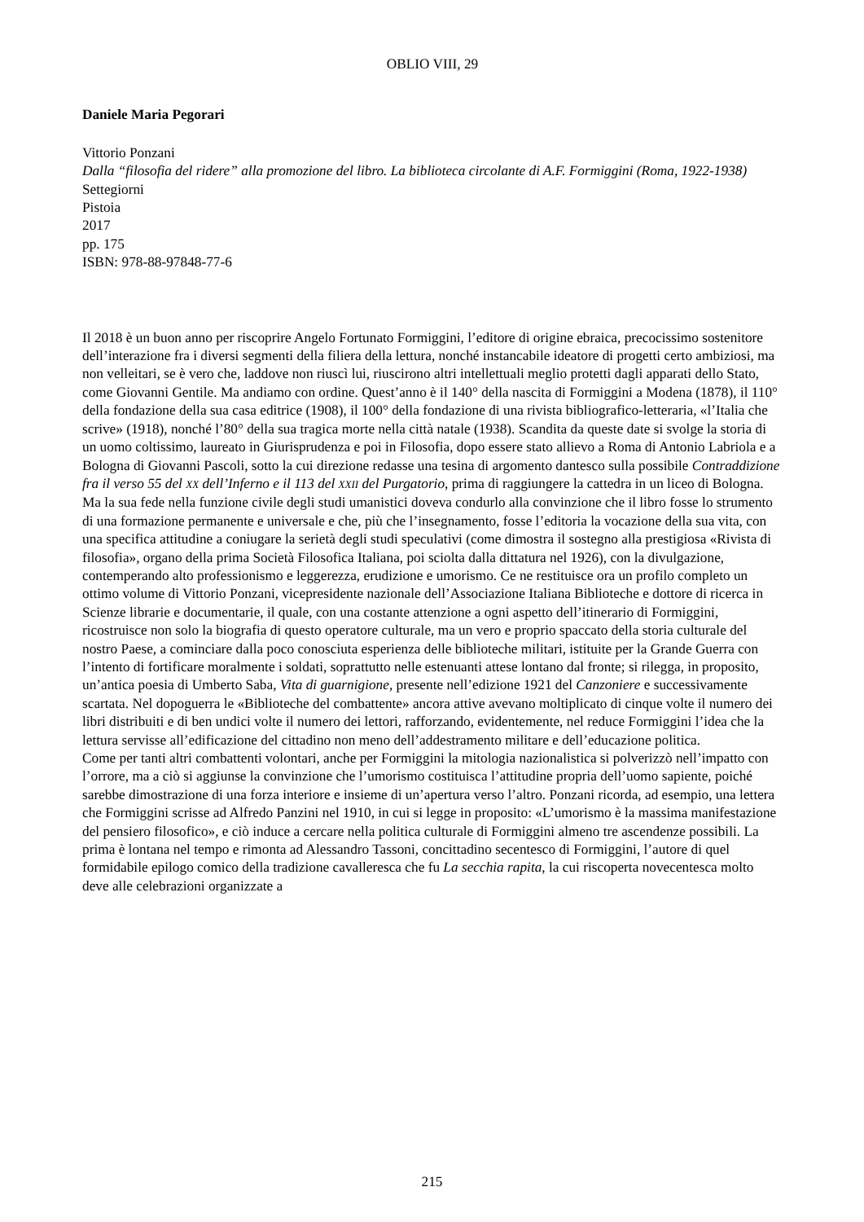OBLIO VIII, 29
Daniele Maria Pegorari
Vittorio Ponzani
Dalla “filosofia del ridere” alla promozione del libro. La biblioteca circolante di A.F. Formiggini (Roma, 1922-1938)
Settegiorni
Pistoia
2017
pp. 175
ISBN: 978-88-97848-77-6
Il 2018 è un buon anno per riscoprire Angelo Fortunato Formiggini, l’editore di origine ebraica, precocissimo sostenitore dell’interazione fra i diversi segmenti della filiera della lettura, nonché instancabile ideatore di progetti certo ambiziosi, ma non velleitari, se è vero che, laddove non riuscì lui, riuscirono altri intellettuali meglio protetti dagli apparati dello Stato, come Giovanni Gentile. Ma andiamo con ordine. Quest’anno è il 140° della nascita di Formiggini a Modena (1878), il 110° della fondazione della sua casa editrice (1908), il 100° della fondazione di una rivista bibliografico-letteraria, «l’Italia che scrive» (1918), nonché l’80° della sua tragica morte nella città natale (1938). Scandita da queste date si svolge la storia di un uomo coltissimo, laureato in Giurisprudenza e poi in Filosofia, dopo essere stato allievo a Roma di Antonio Labriola e a Bologna di Giovanni Pascoli, sotto la cui direzione redasse una tesina di argomento dantesco sulla possibile Contraddizione fra il verso 55 del XX dell’Inferno e il 113 del XXII del Purgatorio, prima di raggiungere la cattedra in un liceo di Bologna.
Ma la sua fede nella funzione civile degli studi umanistici doveva condurlo alla convinzione che il libro fosse lo strumento di una formazione permanente e universale e che, più che l’insegnamento, fosse l’editoria la vocazione della sua vita, con una specifica attitudine a coniugare la serietà degli studi speculativi (come dimostra il sostegno alla prestigiosa «Rivista di filosofia», organo della prima Società Filosofica Italiana, poi sciolta dalla dittatura nel 1926), con la divulgazione, contemperando alto professionismo e leggerezza, erudizione e umorismo. Ce ne restituisce ora un profilo completo un ottimo volume di Vittorio Ponzani, vicepresidente nazionale dell’Associazione Italiana Biblioteche e dottore di ricerca in Scienze librarie e documentarie, il quale, con una costante attenzione a ogni aspetto dell’itinerario di Formiggini, ricostruisce non solo la biografia di questo operatore culturale, ma un vero e proprio spaccato della storia culturale del nostro Paese, a cominciare dalla poco conosciuta esperienza delle biblioteche militari, istituite per la Grande Guerra con l’intento di fortificare moralmente i soldati, soprattutto nelle estenuanti attese lontano dal fronte; si rilegga, in proposito, un’antica poesia di Umberto Saba, Vita di guarnigione, presente nell’edizione 1921 del Canzoniere e successivamente scartata. Nel dopoguerra le «Biblioteche del combattente» ancora attive avevano moltiplicato di cinque volte il numero dei libri distribuiti e di ben undici volte il numero dei lettori, rafforzando, evidentemente, nel reduce Formiggini l’idea che la lettura servisse all’edificazione del cittadino non meno dell’addestramento militare e dell’educazione politica.
Come per tanti altri combattenti volontari, anche per Formiggini la mitologia nazionalistica si polverizzò nell’impatto con l’orrore, ma a ciò si aggiunse la convinzione che l’umorismo costituisca l’attitudine propria dell’uomo sapiente, poiché sarebbe dimostrazione di una forza interiore e insieme di un’apertura verso l’altro. Ponzani ricorda, ad esempio, una lettera che Formiggini scrisse ad Alfredo Panzini nel 1910, in cui si legge in proposito: «L’umorismo è la massima manifestazione del pensiero filosofico», e ciò induce a cercare nella politica culturale di Formiggini almeno tre ascendenze possibili. La prima è lontana nel tempo e rimonta ad Alessandro Tassoni, concittadino secentesco di Formiggini, l’autore di quel formidabile epilogo comico della tradizione cavalleresca che fu La secchia rapita, la cui riscoperta novecentesca molto deve alle celebrazioni organizzate a
215